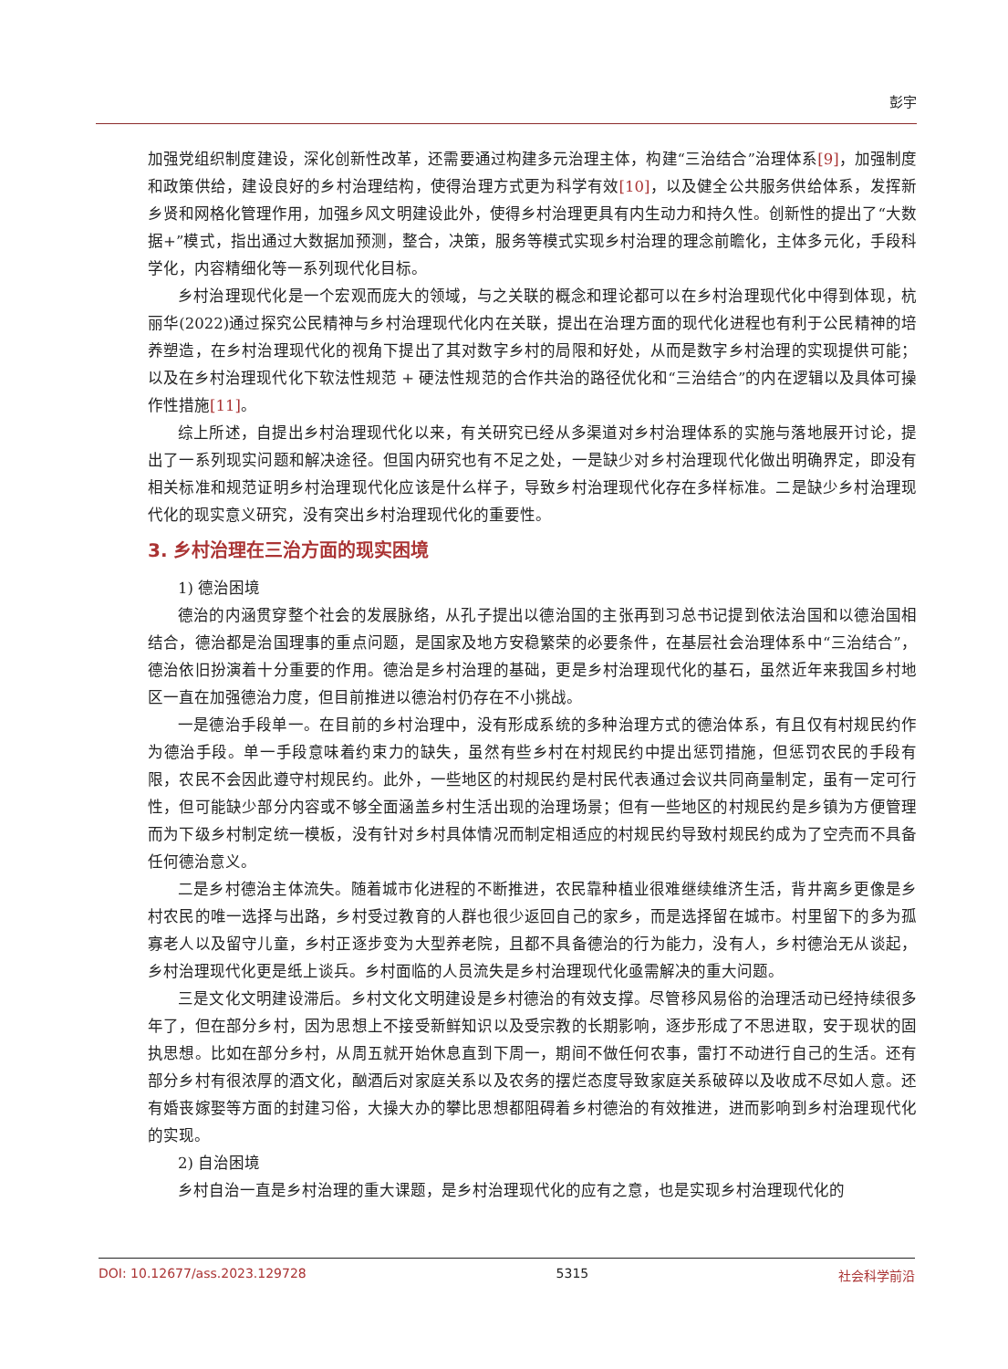彭宇
加强党组织制度建设，深化创新性改革，还需要通过构建多元治理主体，构建“三治结合”治理体系[9]，加强制度和政策供给，建设良好的乡村治理结构，使得治理方式更为科学有效[10]，以及健全公共服务供给体系，发挥新乡贤和网格化管理作用，加强乡风文明建设此外，使得乡村治理更具有内生动力和持久性。创新性的提出了“大数据+”模式，指出通过大数据加预测，整合，决策，服务等模式实现乡村治理的理念前瞻化，主体多元化，手段科学化，内容精细化等一系列现代化目标。
乡村治理现代化是一个宏观而庞大的领域，与之关联的概念和理论都可以在乡村治理现代化中得到体现，杭丽华(2022)通过探究公民精神与乡村治理现代化内在关联，提出在治理方面的现代化进程也有利于公民精神的培养塑造，在乡村治理现代化的视角下提出了其对数字乡村的局限和好处，从而是数字乡村治理的实现提供可能；以及在乡村治理现代化下软法性规范 + 硬法性规范的合作共治的路径优化和“三治结合”的内在逻辑以及具体可操作性措施[11]。
综上所述，自提出乡村治理现代化以来，有关研究已经从多渠道对乡村治理体系的实施与落地展开讨论，提出了一系列现实问题和解决途径。但国内研究也有不足之处，一是缺少对乡村治理现代化做出明确界定，即没有相关标准和规范证明乡村治理现代化应该是什么样子，导致乡村治理现代化存在多样标准。二是缺少乡村治理现代化的现实意义研究，没有突出乡村治理现代化的重要性。
3. 乡村治理在三治方面的现实困境
1) 德治困境
德治的内涵贯穿整个社会的发展脉络，从孔子提出以德治国的主张再到习总书记提到依法治国和以德治国相结合，德治都是治国理事的重点问题，是国家及地方安稳繁荣的必要条件，在基层社会治理体系中“三治结合”，德治依旧扮演着十分重要的作用。德治是乡村治理的基础，更是乡村治理现代化的基石，虽然近年来我国乡村地区一直在加强德治力度，但目前推进以德治村仍存在不小挑战。
一是德治手段单一。在目前的乡村治理中，没有形成系统的多种治理方式的德治体系，有且仅有村规民约作为德治手段。单一手段意味着约束力的缺失，虽然有些乡村在村规民约中提出惩罚措施，但惩罚农民的手段有限，农民不会因此遵守村规民约。此外，一些地区的村规民约是村民代表通过会议共同商量制定，虽有一定可行性，但可能缺少部分内容或不够全面涵盖乡村生活出现的治理场景；但有一些地区的村规民约是乡镇为方便管理而为下级乡村制定统一模板，没有针对乡村具体情况而制定相适应的村规民约导致村规民约成为了空壳而不具备任何德治意义。
二是乡村德治主体流失。随着城市化进程的不断推进，农民靠种植业很难继续维济生活，背井离乡更像是乡村农民的唯一选择与出路，乡村受过教育的人群也很少返回自己的家乡，而是选择留在城市。村里留下的多为孤寡老人以及留守儿童，乡村正逐步变为大型养老院，且都不具备德治的行为能力，没有人，乡村德治无从谈起，乡村治理现代化更是纸上谈兵。乡村面临的人员流失是乡村治理现代化亟需解决的重大问题。
三是文化文明建设滞后。乡村文化文明建设是乡村德治的有效支撑。尽管移风易俗的治理活动已经持续很多年了，但在部分乡村，因为思想上不接受新鲜知识以及受宗教的长期影响，逐步形成了不思进取，安于现状的固执思想。比如在部分乡村，从周五就开始休息直到下周一，期间不做任何农事，雷打不动进行自己的生活。还有部分乡村有很浓厚的酒文化，酗酒后对家庭关系以及农务的摆烂态度导致家庭关系破碎以及收成不尽如人意。还有婚丧嫁娶等方面的封建习俗，大操大办的攀比思想都阻碍着乡村德治的有效推进，进而影响到乡村治理现代化的实现。
2) 自治困境
乡村自治一直是乡村治理的重大课题，是乡村治理现代化的应有之意，也是实现乡村治理现代化的
DOI: 10.12677/ass.2023.129728 5315 社会科学前沿